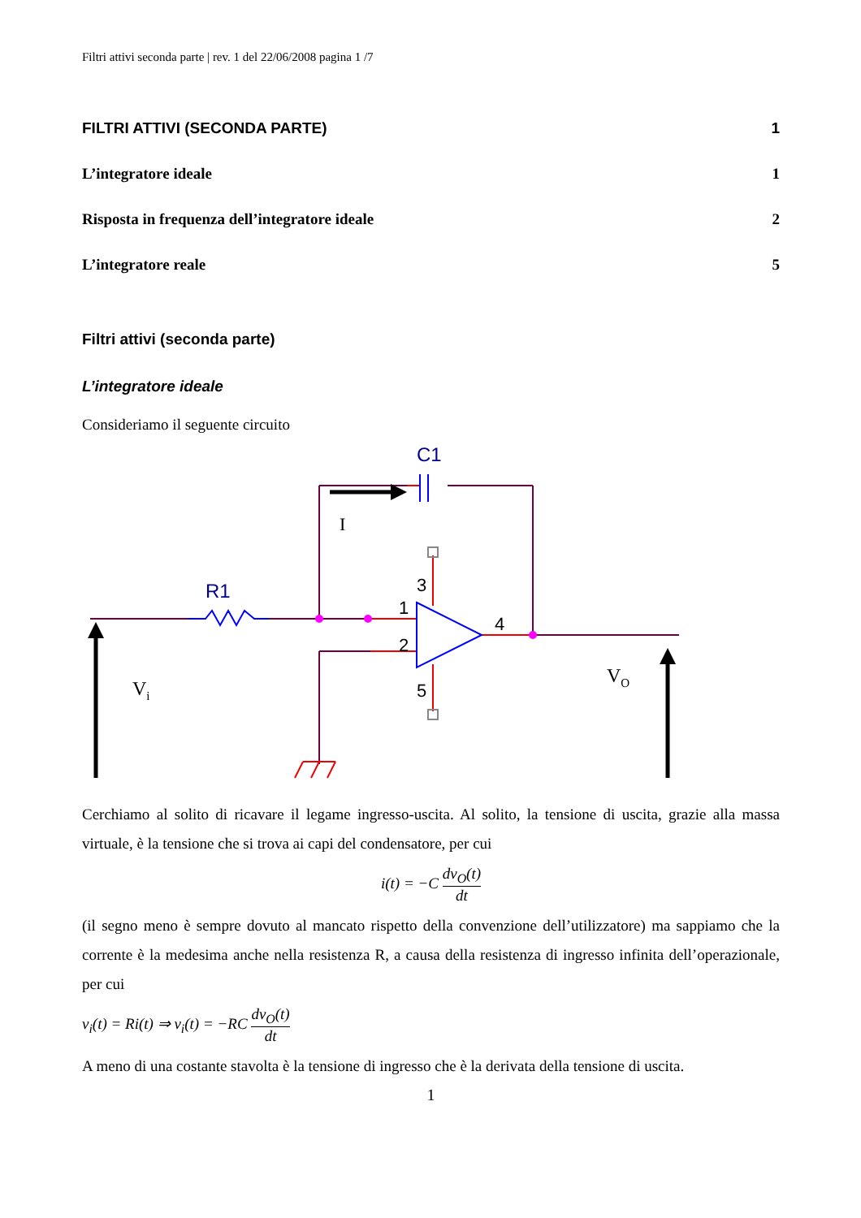Filtri attivi seconda parte | rev. 1 del 22/06/2008 pagina 1 /7
FILTRI ATTIVI (SECONDA PARTE) 1
L’integratore ideale 1
Risposta in frequenza dell’integratore ideale 2
L’integratore reale 5
Filtri attivi (seconda parte)
L’integratore ideale
Consideriamo il seguente circuito
C1
R1
I
3
1
2
4
5
Vi
VO
Cerchiamo al solito di ricavare il legame ingresso-uscita. Al solito, la tensione di uscita, grazie alla massa virtuale, è la tensione che si trova ai capi del condensatore, per cui
i(t) = −C dv<sub>O</sub>(t) dt
(il segno meno è sempre dovuto al mancato rispetto della convenzione dell’utilizzatore) ma sappiamo che la corrente è la medesima anche nella resistenza R, a causa della resistenza di ingresso infinita dell’operazionale, per cui
v<sub>i</sub>(t) = Ri(t) ⇒ v<sub>i</sub>(t) = −RC dv<sub>O</sub>(t) dt
A meno di una costante stavolta è la tensione di ingresso che è la derivata della tensione di uscita.
1